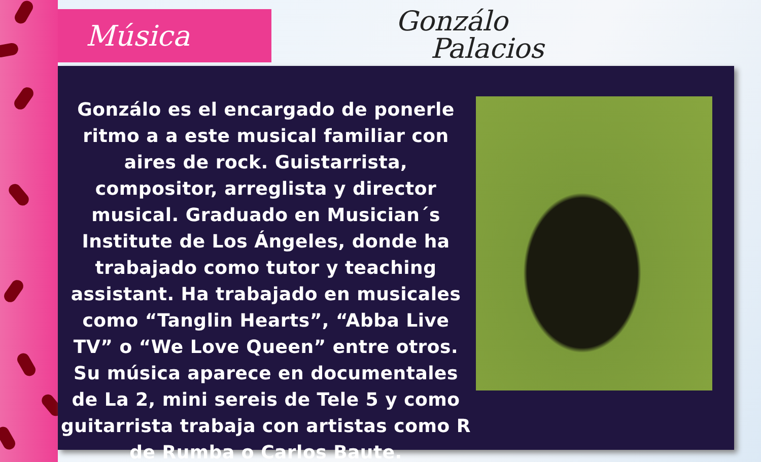Música
Gonzálo
Palacios
Gonzálo es el encargado de ponerle ritmo a a este musical familiar con aires de rock. Guistarrista, compositor, arreglista y director musical. Graduado en Musician´s Institute de Los Ángeles, donde ha trabajado como tutor y teaching assistant. Ha trabajado en musicales como “Tanglin Hearts”, “Abba Live TV” o “We Love Queen” entre otros.
Su música aparece en documentales de La 2, mini sereis de Tele 5 y como guitarrista trabaja con artistas como R de Rumba o Carlos Baute.